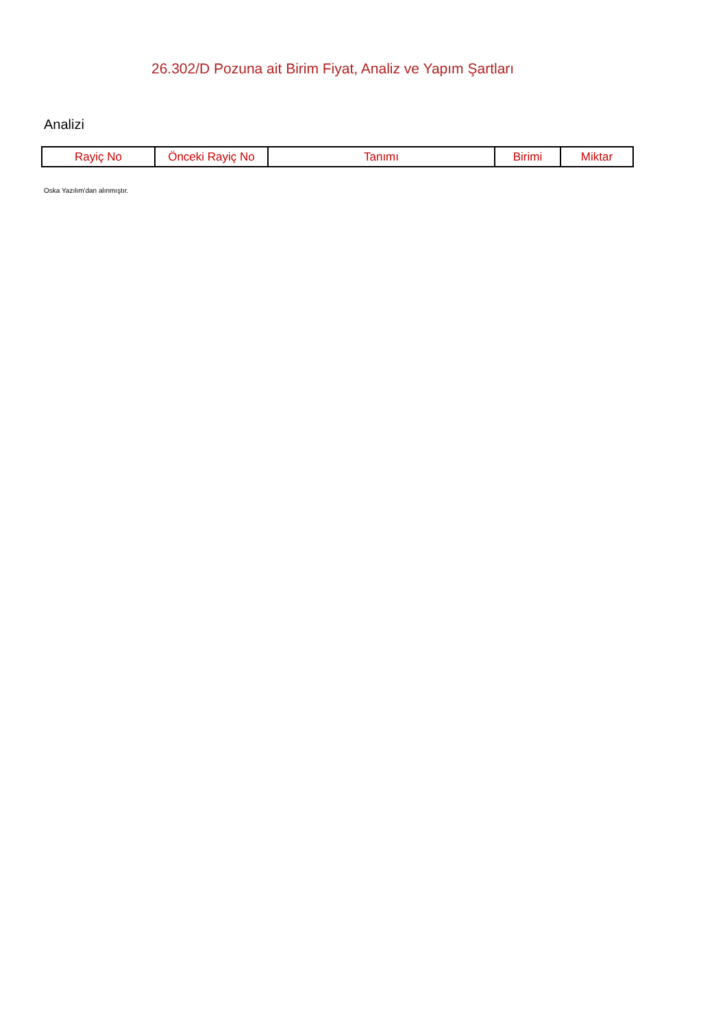26.302/D Pozuna ait Birim Fiyat, Analiz ve Yapım Şartları
Analizi
| Rayiç No | Önceki Rayiç No | Tanımı | Birimi | Miktar |
| --- | --- | --- | --- | --- |
Oska Yazılım'dan alınmıştır.